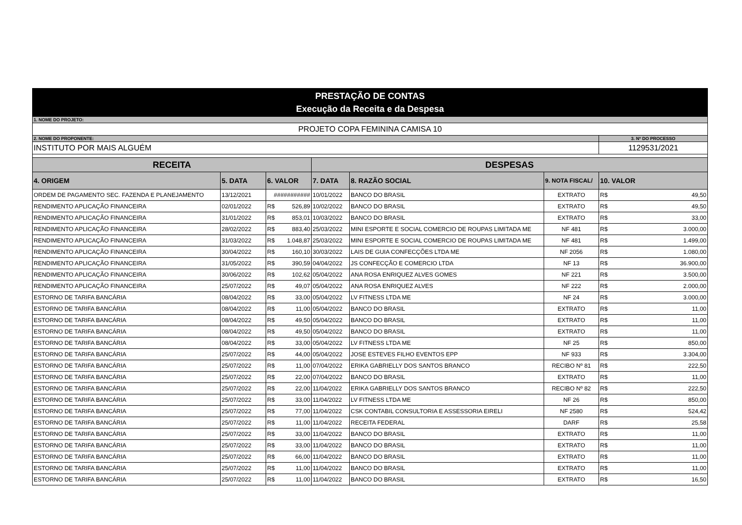| PRESTAÇÃO DE CONTAS Execução da Receita e da Despesa | | | | | | |
| 1. NOME DO PROJETO: | | | | | | |
| PROJETO COPA FEMININA CAMISA 10 | | | | | | |
| 2. NOME DO PROPONENTE: | | | | | | 3. Nº DO PROCESSO |
| INSTITUTO POR MAIS ALGUÉM | | | | | | 1129531/2021 |
| RECEITA | | | DESPESAS | | | |
| 4. ORIGEM | 5. DATA | 6. VALOR | 7. DATA | 8. RAZÃO SOCIAL | 9. NOTA FISCAL/ | 10. VALOR |
| ORDEM DE PAGAMENTO SEC. FAZENDA E PLANEJAMENTO | 13/12/2021 | ########### | 10/01/2022 | BANCO DO BRASIL | EXTRATO | R$ 49,50 |
| RENDIMENTO APLICAÇÃO FINANCEIRA | 02/01/2022 | R$ 526,89 | 10/02/2022 | BANCO DO BRASIL | EXTRATO | R$ 49,50 |
| RENDIMENTO APLICAÇÃO FINANCEIRA | 31/01/2022 | R$ 853,01 | 10/03/2022 | BANCO DO BRASIL | EXTRATO | R$ 33,00 |
| RENDIMENTO APLICAÇÃO FINANCEIRA | 28/02/2022 | R$ 883,40 | 25/03/2022 | MINI ESPORTE E SOCIAL COMERCIO DE ROUPAS LIMITADA ME | NF 481 | R$ 3.000,00 |
| RENDIMENTO APLICAÇÃO FINANCEIRA | 31/03/2022 | R$ 1.048,87 | 25/03/2022 | MINI ESPORTE E SOCIAL COMERCIO DE ROUPAS LIMITADA ME | NF 481 | R$ 1.499,00 |
| RENDIMENTO APLICAÇÃO FINANCEIRA | 30/04/2022 | R$ 160,10 | 30/03/2022 | LAIS DE GUIA CONFECÇÕES LTDA ME | NF 2056 | R$ 1.080,00 |
| RENDIMENTO APLICAÇÃO FINANCEIRA | 31/05/2022 | R$ 390,59 | 04/04/2022 | JS CONFECÇÃO E COMERCIO LTDA | NF 13 | R$ 36.900,00 |
| RENDIMENTO APLICAÇÃO FINANCEIRA | 30/06/2022 | R$ 102,62 | 05/04/2022 | ANA ROSA ENRIQUEZ ALVES GOMES | NF 221 | R$ 3.500,00 |
| RENDIMENTO APLICAÇÃO FINANCEIRA | 25/07/2022 | R$ 49,07 | 05/04/2022 | ANA ROSA ENRIQUEZ ALVES | NF 222 | R$ 2.000,00 |
| ESTORNO DE TARIFA BANCÁRIA | 08/04/2022 | R$ 33,00 | 05/04/2022 | LV FITNESS LTDA ME | NF 24 | R$ 3.000,00 |
| ESTORNO DE TARIFA BANCÁRIA | 08/04/2022 | R$ 11,00 | 05/04/2022 | BANCO DO BRASIL | EXTRATO | R$ 11,00 |
| ESTORNO DE TARIFA BANCÁRIA | 08/04/2022 | R$ 49,50 | 05/04/2022 | BANCO DO BRASIL | EXTRATO | R$ 11,00 |
| ESTORNO DE TARIFA BANCÁRIA | 08/04/2022 | R$ 49,50 | 05/04/2022 | BANCO DO BRASIL | EXTRATO | R$ 11,00 |
| ESTORNO DE TARIFA BANCÁRIA | 08/04/2022 | R$ 33,00 | 05/04/2022 | LV FITNESS LTDA ME | NF 25 | R$ 850,00 |
| ESTORNO DE TARIFA BANCÁRIA | 25/07/2022 | R$ 44,00 | 05/04/2022 | JOSE ESTEVES FILHO EVENTOS EPP | NF 933 | R$ 3.304,00 |
| ESTORNO DE TARIFA BANCÁRIA | 25/07/2022 | R$ 11,00 | 07/04/2022 | ERIKA GABRIELLY DOS SANTOS BRANCO | RECIBO Nº 81 | R$ 222,50 |
| ESTORNO DE TARIFA BANCÁRIA | 25/07/2022 | R$ 22,00 | 07/04/2022 | BANCO DO BRASIL | EXTRATO | R$ 11,00 |
| ESTORNO DE TARIFA BANCÁRIA | 25/07/2022 | R$ 22,00 | 11/04/2022 | ERIKA GABRIELLY DOS SANTOS BRANCO | RECIBO Nº 82 | R$ 222,50 |
| ESTORNO DE TARIFA BANCÁRIA | 25/07/2022 | R$ 33,00 | 11/04/2022 | LV FITNESS LTDA ME | NF 26 | R$ 850,00 |
| ESTORNO DE TARIFA BANCÁRIA | 25/07/2022 | R$ 77,00 | 11/04/2022 | CSK CONTABIL CONSULTORIA E ASSESSORIA EIRELI | NF 2580 | R$ 524,42 |
| ESTORNO DE TARIFA BANCÁRIA | 25/07/2022 | R$ 11,00 | 11/04/2022 | RECEITA FEDERAL | DARF | R$ 25,58 |
| ESTORNO DE TARIFA BANCÁRIA | 25/07/2022 | R$ 33,00 | 11/04/2022 | BANCO DO BRASIL | EXTRATO | R$ 11,00 |
| ESTORNO DE TARIFA BANCÁRIA | 25/07/2022 | R$ 33,00 | 11/04/2022 | BANCO DO BRASIL | EXTRATO | R$ 11,00 |
| ESTORNO DE TARIFA BANCÁRIA | 25/07/2022 | R$ 66,00 | 11/04/2022 | BANCO DO BRASIL | EXTRATO | R$ 11,00 |
| ESTORNO DE TARIFA BANCÁRIA | 25/07/2022 | R$ 11,00 | 11/04/2022 | BANCO DO BRASIL | EXTRATO | R$ 11,00 |
| ESTORNO DE TARIFA BANCÁRIA | 25/07/2022 | R$ 11,00 | 11/04/2022 | BANCO DO BRASIL | EXTRATO | R$ 16,50 |